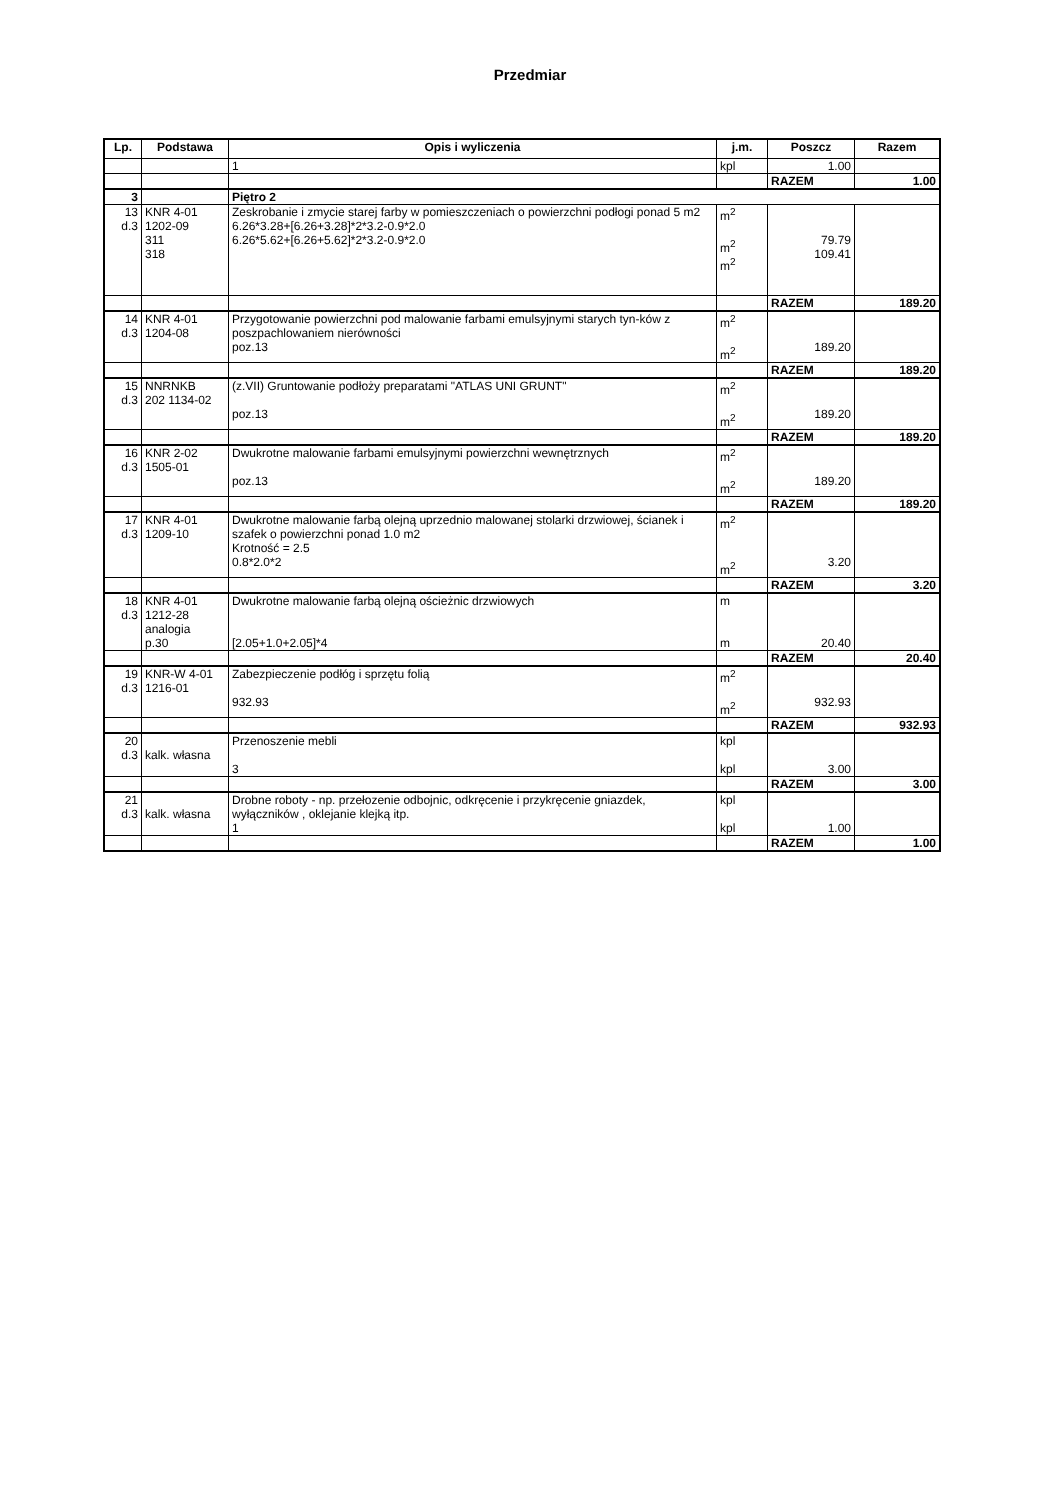Przedmiar
| Lp. | Podstawa | Opis i wyliczenia | j.m. | Poszcz | Razem |
| --- | --- | --- | --- | --- | --- |
| | | 1 | kpl | 1.00 | |
| | | | | RAZEM | 1.00 |
| 3 | | Piętro 2 | | | |
| 13 d.3 | KNR 4-01 1202-09 311 318 | Zeskrobanie i zmycie starej farby w pomieszczeniach o powierzchni podłogi ponad 5 m2 6.26*3.28+[6.26+3.28]*2*3.2-0.9*2.0 6.26*5.62+[6.26+5.62]*2*3.2-0.9*2.0 | m<sup>2</sup> m<sup>2</sup> m<sup>2</sup> | 79.79 109.41 | |
| | | | | RAZEM | 189.20 |
| 14 d.3 | KNR 4-01 1204-08 | Przygotowanie powierzchni pod malowanie farbami emulsyjnymi starych tyn-ków z poszpachlowaniem nierówności poz.13 | m<sup>2</sup> m<sup>2</sup> | 189.20 | |
| | | | | RAZEM | 189.20 |
| 15 d.3 | NNRNKB 202 1134-02 | (z.VII) Gruntowanie podłoży preparatami "ATLAS UNI GRUNT" poz.13 | m<sup>2</sup> m<sup>2</sup> | 189.20 | |
| | | | | RAZEM | 189.20 |
| 16 d.3 | KNR 2-02 1505-01 | Dwukrotne malowanie farbami emulsyjnymi powierzchni wewnętrznych poz.13 | m<sup>2</sup> m<sup>2</sup> | 189.20 | |
| | | | | RAZEM | 189.20 |
| 17 d.3 | KNR 4-01 1209-10 | Dwukrotne malowanie farbą olejną uprzednio malowanej stolarki drzwiowej, ścianek i szafek o powierzchni ponad 1.0 m2 Krotność = 2.5 0.8*2.0*2 | m<sup>2</sup> m<sup>2</sup> | 3.20 | |
| | | | | RAZEM | 3.20 |
| 18 d.3 | KNR 4-01 1212-28 analogia p.30 | Dwukrotne malowanie farbą olejną ościeżnic drzwiowych [2.05+1.0+2.05]*4 | m m | 20.40 | |
| | | | | RAZEM | 20.40 |
| 19 d.3 | KNR-W 4-01 1216-01 | Zabezpieczenie podłóg i sprzętu folią 932.93 | m<sup>2</sup> m<sup>2</sup> | 932.93 | |
| | | | | RAZEM | 932.93 |
| 20 d.3 | kalk. własna | Przenoszenie mebli 3 | kpl kpl | 3.00 | |
| | | | | RAZEM | 3.00 |
| 21 d.3 | kalk. własna | Drobne roboty - np. przełozenie odbojnic, odkręcenie i przykręcenie gniazdek, wyłączników , oklejanie klejką itp. 1 | kpl kpl | 1.00 | |
| | | | | RAZEM | 1.00 |